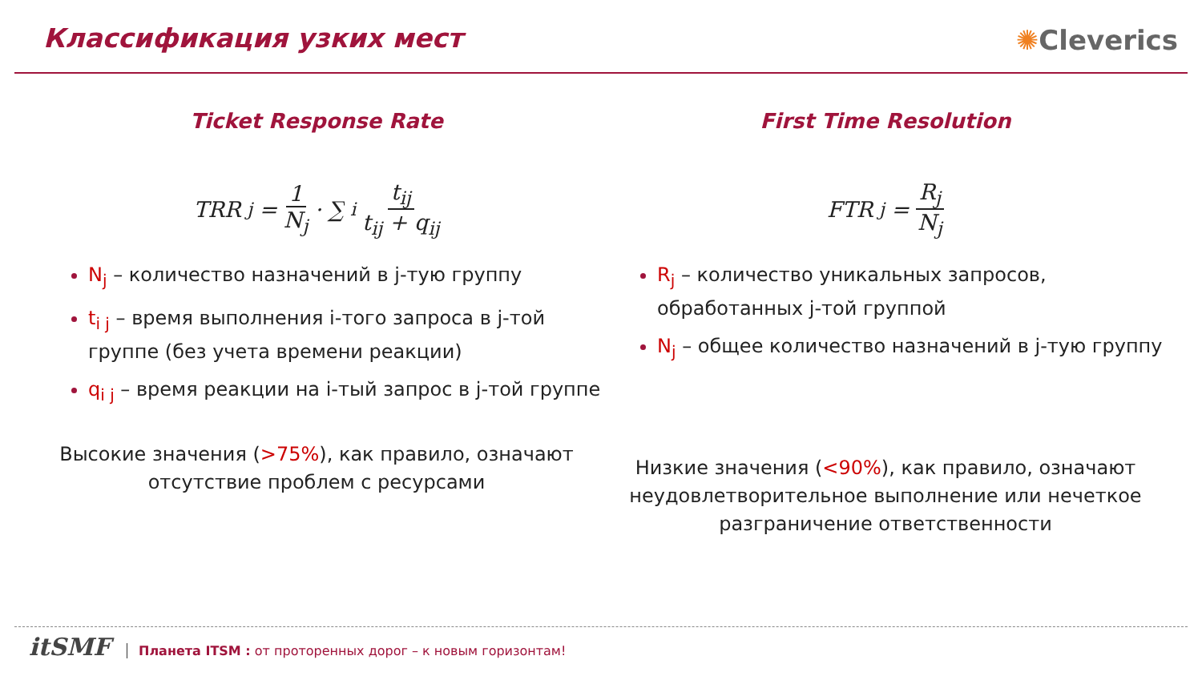Классификация узких мест ✺Cleverics
Ticket Response Rate
TRR<sub>j</sub> = 1 N<sub>j</sub> · ∑<sub>i</sub> t<sub>ij</sub> t<sub>ij</sub> + q<sub>ij</sub>
N<sub>j</sub> – количество назначений в j-тую группу
t<sub>i j</sub> – время выполнения i-того запроса в j-той группе (без учета времени реакции)
q<sub>i j</sub> – время реакции на i-тый запрос в j-той группе
Высокие значения (>75%), как правило, означают
отсутствие проблем с ресурсами
First Time Resolution
FTR<sub>j</sub> = R<sub>j</sub> N<sub>j</sub>
R<sub>j</sub> – количество уникальных запросов, обработанных j-той группой
N<sub>j</sub> – общее количество назначений в j-тую группу
Низкие значения (<90%), как правило, означают
неудовлетворительное выполнение или нечеткое
разграничение ответственности
itSMF
Планета ITSM : от проторенных дорог – к новым горизонтам!